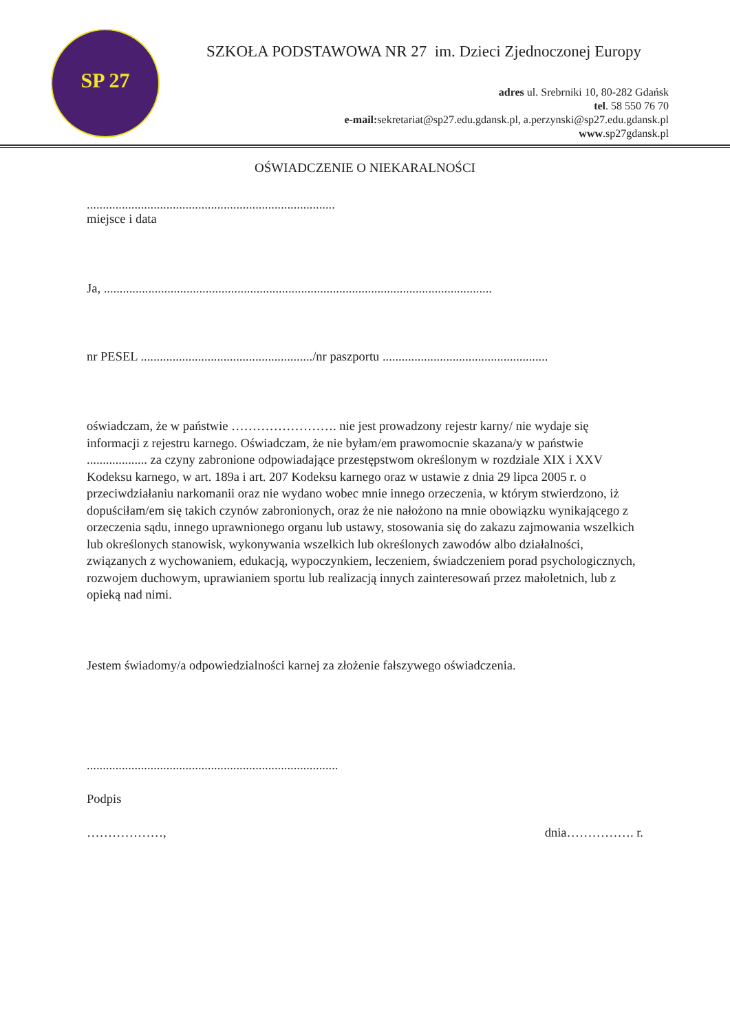SP 27
SZKOŁA PODSTAWOWA NR 27 im. Dzieci Zjednoczonej Europy
adres ul. Srebrniki 10, 80-282 Gdańsk
tel. 58 550 76 70
e-mail: sekretariat@sp27.edu.gdansk.pl, a.perzynski@sp27.edu.gdansk.pl
www.sp27gdansk.pl
OŚWIADCZENIE O NIEKARALNOŚCI
..............................................................................
miejsce i data
Ja, ..........................................................................................................................
nr PESEL ....................................................../nr paszportu ....................................................
oświadczam, że w państwie ……………………. nie jest prowadzony rejestr karny/ nie wydaje się informacji z rejestru karnego. Oświadczam, że nie byłam/em prawomocnie skazana/y w państwie ................... za czyny zabronione odpowiadające przestępstwom określonym w rozdziale XIX i XXV Kodeksu karnego, w art. 189a i art. 207 Kodeksu karnego oraz w ustawie z dnia 29 lipca 2005 r. o przeciwdziałaniu narkomanii oraz nie wydano wobec mnie innego orzeczenia, w którym stwierdzono, iż dopuściłam/em się takich czynów zabronionych, oraz że nie nałożono na mnie obowiązku wynikającego z orzeczenia sądu, innego uprawnionego organu lub ustawy, stosowania się do zakazu zajmowania wszelkich lub określonych stanowisk, wykonywania wszelkich lub określonych zawodów albo działalności, związanych z wychowaniem, edukacją, wypoczynkiem, leczeniem, świadczeniem porad psychologicznych, rozwojem duchowym, uprawianiem sportu lub realizacją innych zainteresowań przez małoletnich, lub z opieką nad nimi.
Jestem świadomy/a odpowiedzialności karnej za złożenie fałszywego oświadczenia.
...............................................................................
Podpis
………………, dnia……………. r.